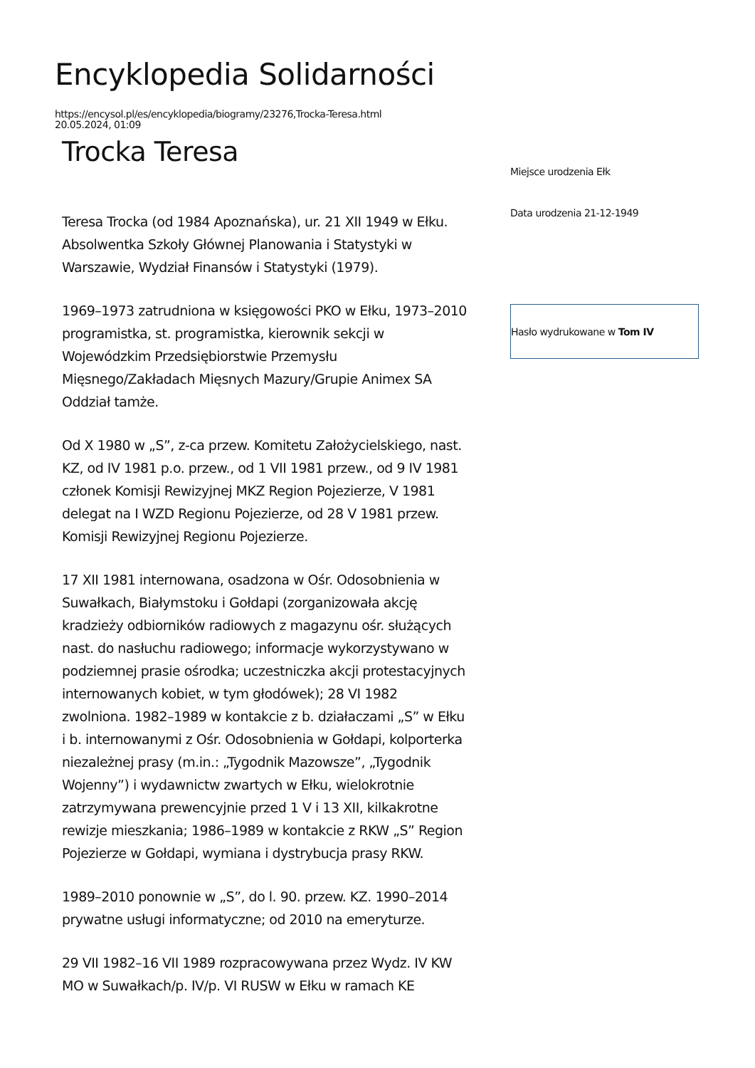Encyklopedia Solidarności
https://encysol.pl/es/encyklopedia/biogramy/23276,Trocka-Teresa.html
20.05.2024, 01:09
Trocka Teresa
Teresa Trocka (od 1984 Apoznańska), ur. 21 XII 1949 w Ełku. Absolwentka Szkoły Głównej Planowania i Statystyki w Warszawie, Wydział Finansów i Statystyki (1979).
1969–1973 zatrudniona w księgowości PKO w Ełku, 1973–2010 programistka, st. programistka, kierownik sekcji w Wojewódzkim Przedsiębiorstwie Przemysłu Mięsnego/Zakładach Mięsnych Mazury/Grupie Animex SA Oddział tamże.
Od X 1980 w „S”, z-ca przew. Komitetu Założycielskiego, nast. KZ, od IV 1981 p.o. przew., od 1 VII 1981 przew., od 9 IV 1981 członek Komisji Rewizyjnej MKZ Region Pojezierze, V 1981 delegat na I WZD Regionu Pojezierze, od 28 V 1981 przew. Komisji Rewizyjnej Regionu Pojezierze.
17 XII 1981 internowana, osadzona w Ośr. Odosobnienia w Suwałkach, Białymstoku i Gołdapi (zorganizowała akcję kradzieży odbiorników radiowych z magazynu ośr. służących nast. do nasłuchu radiowego; informacje wykorzystywano w podziemnej prasie ośrodka; uczestniczka akcji protestacyjnych internowanych kobiet, w tym głodówek); 28 VI 1982 zwolniona. 1982–1989 w kontakcie z b. działaczami „S” w Ełku i b. internowanymi z Ośr. Odosobnienia w Gołdapi, kolporterka niezależnej prasy (m.in.: „Tygodnik Mazowsze”, „Tygodnik Wojenny”) i wydawnictw zwartych w Ełku, wielokrotnie zatrzymywana prewencyjnie przed 1 V i 13 XII, kilkakrotne rewizje mieszkania; 1986–1989 w kontakcie z RKW „S” Region Pojezierze w Gołdapi, wymiana i dystrybucja prasy RKW.
1989–2010 ponownie w „S”, do l. 90. przew. KZ. 1990–2014 prywatne usługi informatyczne; od 2010 na emeryturze.
29 VII 1982–16 VII 1989 rozpracowywana przez Wydz. IV KW MO w Suwałkach/p. IV/p. VI RUSW w Ełku w ramach KE
Miejsce urodzenia Ełk
Data urodzenia 21-12-1949
Hasło wydrukowane w Tom IV